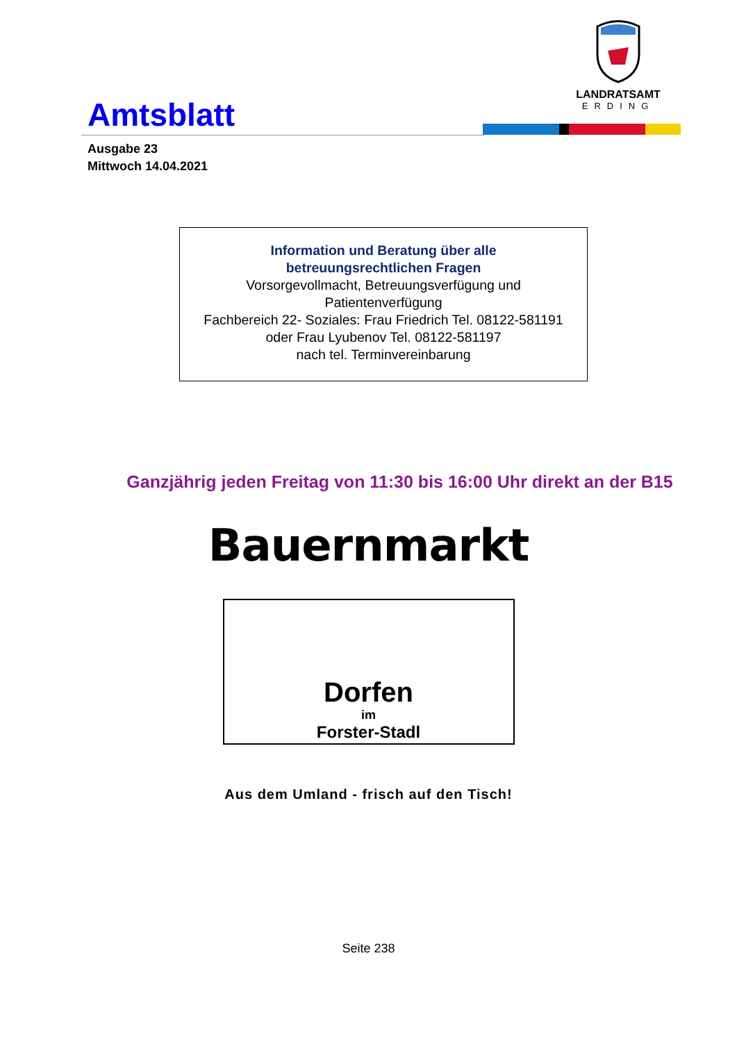Amtsblatt
LANDRATSAMT
ERDING
Ausgabe 23
Mittwoch 14.04.2021
Information und Beratung über alle
betreuungsrechtlichen Fragen
Vorsorgevollmacht, Betreuungsverfügung und
Patientenverfügung
Fachbereich 22- Soziales: Frau Friedrich Tel. 08122-581191
oder Frau Lyubenov Tel. 08122-581197
nach tel. Terminvereinbarung
Ganzjährig jeden Freitag von 11:30 bis 16:00 Uhr direkt an der B15
Bauernmarkt
Dorfen
im
Forster-Stadl
Aus dem Umland - frisch auf den Tisch!
Seite 238